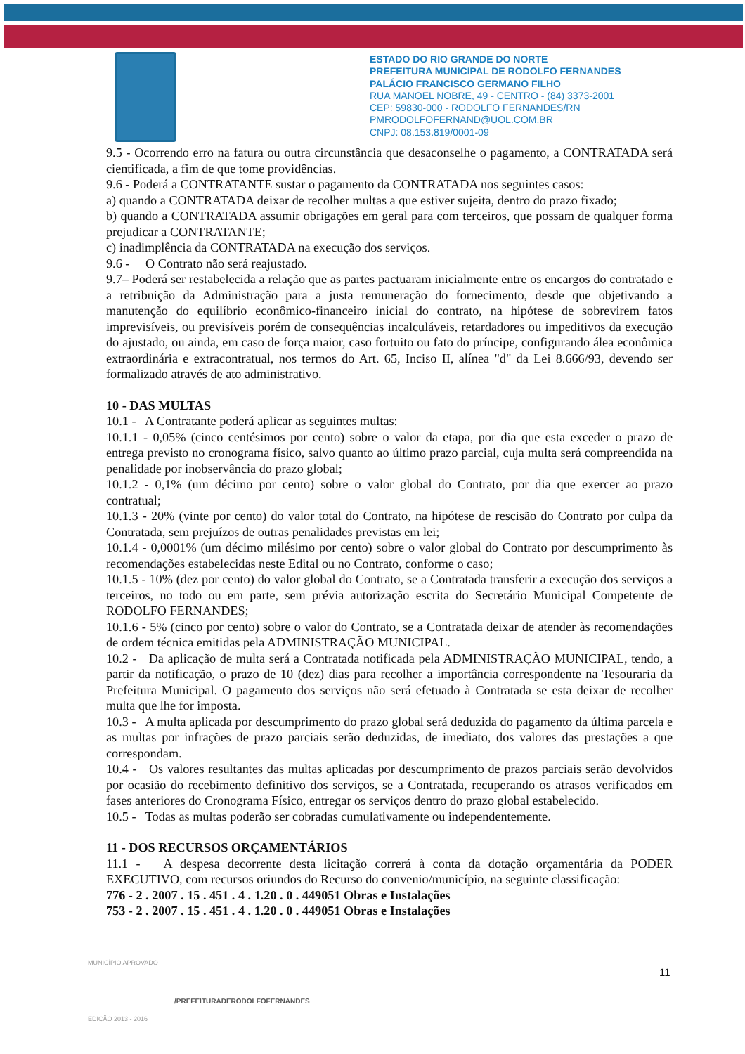ESTADO DO RIO GRANDE DO NORTE
PREFEITURA MUNICIPAL DE RODOLFO FERNANDES
PALÁCIO FRANCISCO GERMANO FILHO
RUA MANOEL NOBRE, 49 - CENTRO - (84) 3373-2001
CEP: 59830-000 - RODOLFO FERNANDES/RN
PMRODOLFOFERNAND@UOL.COM.BR
CNPJ: 08.153.819/0001-09
9.5 - Ocorrendo erro na fatura ou outra circunstância que desaconselhe o pagamento, a CONTRATADA será cientificada, a fim de que tome providências.
9.6 - Poderá a CONTRATANTE sustar o pagamento da CONTRATADA nos seguintes casos:
a) quando a CONTRATADA deixar de recolher multas a que estiver sujeita, dentro do prazo fixado;
b) quando a CONTRATADA assumir obrigações em geral para com terceiros, que possam de qualquer forma prejudicar a CONTRATANTE;
c) inadimplência da CONTRATADA na execução dos serviços.
9.6 - O Contrato não será reajustado.
9.7– Poderá ser restabelecida a relação que as partes pactuaram inicialmente entre os encargos do contratado e a retribuição da Administração para a justa remuneração do fornecimento, desde que objetivando a manutenção do equilíbrio econômico-financeiro inicial do contrato, na hipótese de sobrevirem fatos imprevisíveis, ou previsíveis porém de consequências incalculáveis, retardadores ou impeditivos da execução do ajustado, ou ainda, em caso de força maior, caso fortuito ou fato do príncipe, configurando álea econômica extraordinária e extracontratual, nos termos do Art. 65, Inciso II, alínea "d" da Lei 8.666/93, devendo ser formalizado através de ato administrativo.
10 - DAS MULTAS
10.1 - A Contratante poderá aplicar as seguintes multas:
10.1.1 - 0,05% (cinco centésimos por cento) sobre o valor da etapa, por dia que esta exceder o prazo de entrega previsto no cronograma físico, salvo quanto ao último prazo parcial, cuja multa será compreendida na penalidade por inobservância do prazo global;
10.1.2 - 0,1% (um décimo por cento) sobre o valor global do Contrato, por dia que exercer ao prazo contratual;
10.1.3 - 20% (vinte por cento) do valor total do Contrato, na hipótese de rescisão do Contrato por culpa da Contratada, sem prejuízos de outras penalidades previstas em lei;
10.1.4 - 0,0001% (um décimo milésimo por cento) sobre o valor global do Contrato por descumprimento às recomendações estabelecidas neste Edital ou no Contrato, conforme o caso;
10.1.5 - 10% (dez por cento) do valor global do Contrato, se a Contratada transferir a execução dos serviços a terceiros, no todo ou em parte, sem prévia autorização escrita do Secretário Municipal Competente de RODOLFO FERNANDES;
10.1.6 - 5% (cinco por cento) sobre o valor do Contrato, se a Contratada deixar de atender às recomendações de ordem técnica emitidas pela ADMINISTRAÇÃO MUNICIPAL.
10.2 - Da aplicação de multa será a Contratada notificada pela ADMINISTRAÇÃO MUNICIPAL, tendo, a partir da notificação, o prazo de 10 (dez) dias para recolher a importância correspondente na Tesouraria da Prefeitura Municipal. O pagamento dos serviços não será efetuado à Contratada se esta deixar de recolher multa que lhe for imposta.
10.3 - A multa aplicada por descumprimento do prazo global será deduzida do pagamento da última parcela e as multas por infrações de prazo parciais serão deduzidas, de imediato, dos valores das prestações a que correspondam.
10.4 - Os valores resultantes das multas aplicadas por descumprimento de prazos parciais serão devolvidos por ocasião do recebimento definitivo dos serviços, se a Contratada, recuperando os atrasos verificados em fases anteriores do Cronograma Físico, entregar os serviços dentro do prazo global estabelecido.
10.5 - Todas as multas poderão ser cobradas cumulativamente ou independentemente.
11 - DOS RECURSOS ORÇAMENTÁRIOS
11.1 - A despesa decorrente desta licitação correrá à conta da dotação orçamentária da PODER EXECUTIVO, com recursos oriundos do Recurso do convenio/município, na seguinte classificação:
776 - 2 . 2007 . 15 . 451 . 4 . 1.20 . 0 . 449051 Obras e Instalações
753 - 2 . 2007 . 15 . 451 . 4 . 1.20 . 0 . 449051 Obras e Instalações
MUNICÍPIO APROVADO
EDIÇÃO 2013 - 2016
11
/PREFEITURADERODOLFOFERNANDES